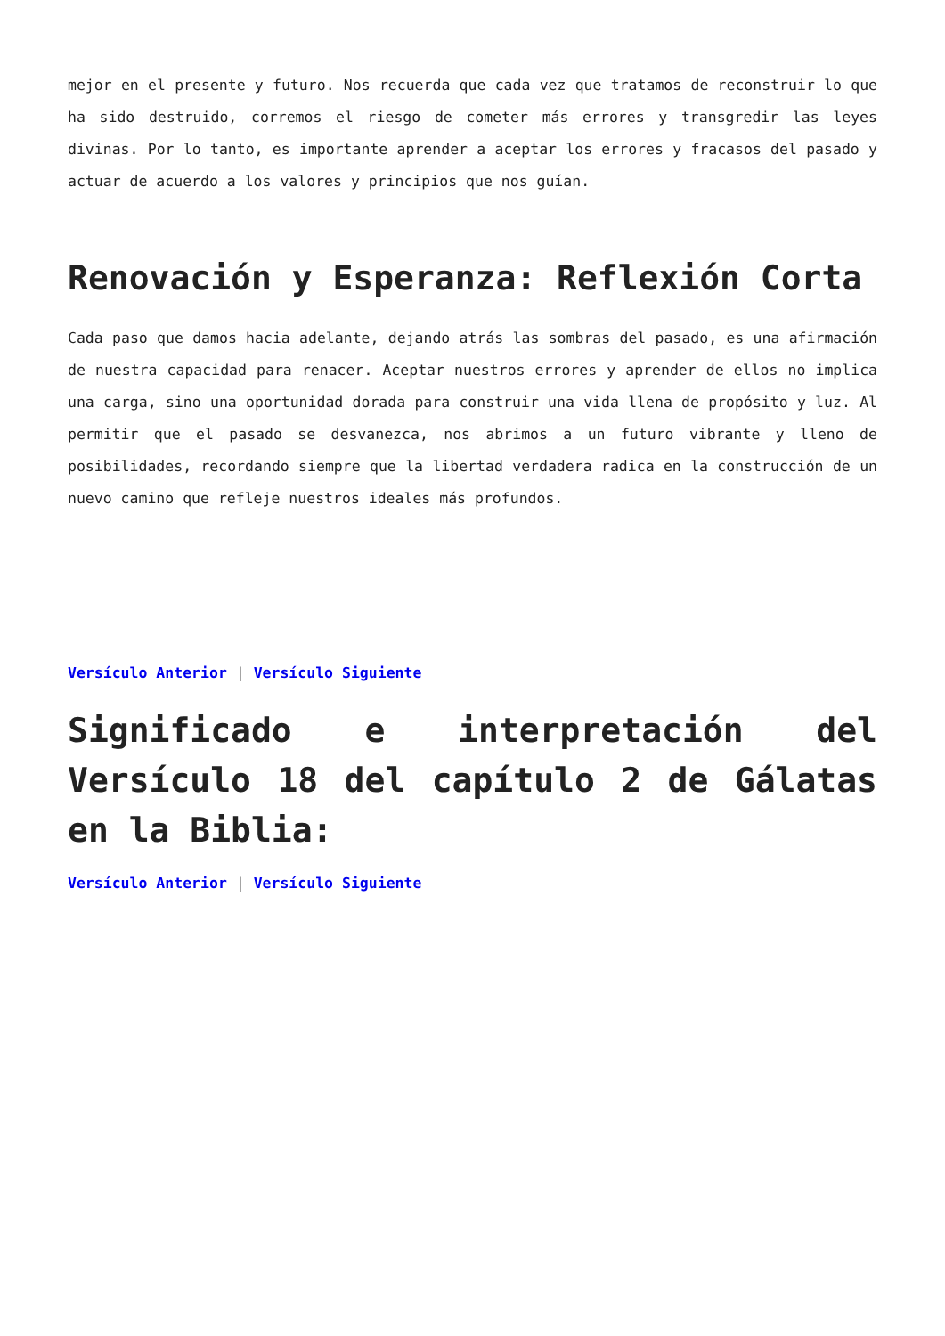mejor en el presente y futuro. Nos recuerda que cada vez que tratamos de reconstruir lo que ha sido destruido, corremos el riesgo de cometer más errores y transgredir las leyes divinas. Por lo tanto, es importante aprender a aceptar los errores y fracasos del pasado y actuar de acuerdo a los valores y principios que nos guían.
Renovación y Esperanza: Reflexión Corta
Cada paso que damos hacia adelante, dejando atrás las sombras del pasado, es una afirmación de nuestra capacidad para renacer. Aceptar nuestros errores y aprender de ellos no implica una carga, sino una oportunidad dorada para construir una vida llena de propósito y luz. Al permitir que el pasado se desvanezca, nos abrimos a un futuro vibrante y lleno de posibilidades, recordando siempre que la libertad verdadera radica en la construcción de un nuevo camino que refleje nuestros ideales más profundos.
Versículo Anterior | Versículo Siguiente
Significado e interpretación del Versículo 18 del capítulo 2 de Gálatas en la Biblia:
Versículo Anterior | Versículo Siguiente